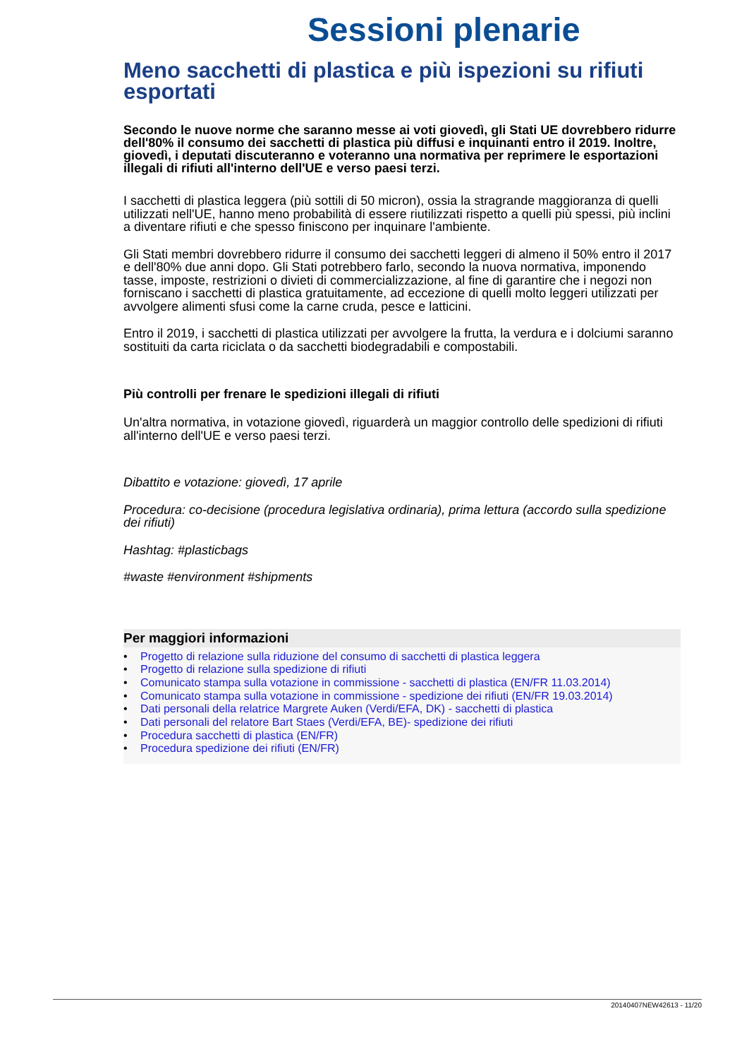Sessioni plenarie
Meno sacchetti di plastica e più ispezioni su rifiuti esportati
Secondo le nuove norme che saranno messe ai voti giovedì, gli Stati UE dovrebbero ridurre dell'80% il consumo dei sacchetti di plastica più diffusi e inquinanti entro il 2019. Inoltre, giovedì, i deputati discuteranno e voteranno una normativa per reprimere le esportazioni illegali di rifiuti all'interno dell'UE e verso paesi terzi.
I sacchetti di plastica leggera (più sottili di 50 micron), ossia la stragrande maggioranza di quelli utilizzati nell'UE, hanno meno probabilità di essere riutilizzati rispetto a quelli più spessi, più inclini a diventare rifiuti e che spesso finiscono per inquinare l'ambiente.
Gli Stati membri dovrebbero ridurre il consumo dei sacchetti leggeri di almeno il 50% entro il 2017 e dell'80% due anni dopo. Gli Stati potrebbero farlo, secondo la nuova normativa, imponendo tasse, imposte, restrizioni o divieti di commercializzazione, al fine di garantire che i negozi non forniscano i sacchetti di plastica gratuitamente, ad eccezione di quelli molto leggeri utilizzati per avvolgere alimenti sfusi come la carne cruda, pesce e latticini.
Entro il 2019, i sacchetti di plastica utilizzati per avvolgere la frutta, la verdura e i dolciumi saranno sostituiti da carta riciclata o da sacchetti biodegradabili e compostabili.
Più controlli per frenare le spedizioni illegali di rifiuti
Un'altra normativa, in votazione giovedì, riguarderà un maggior controllo delle spedizioni di rifiuti all'interno dell'UE e verso paesi terzi.
Dibattito e votazione: giovedì, 17 aprile
Procedura: co-decisione (procedura legislativa ordinaria), prima lettura (accordo sulla spedizione dei rifiuti)
Hashtag: #plasticbags
#waste #environment #shipments
Per maggiori informazioni
• Progetto di relazione sulla riduzione del consumo di sacchetti di plastica leggera
• Progetto di relazione sulla spedizione di rifiuti
• Comunicato stampa sulla votazione in commissione - sacchetti di plastica (EN/FR 11.03.2014)
• Comunicato stampa sulla votazione in commissione - spedizione dei rifiuti (EN/FR 19.03.2014)
• Dati personali della relatrice Margrete Auken (Verdi/EFA, DK) - sacchetti di plastica
• Dati personali del relatore Bart Staes (Verdi/EFA, BE)- spedizione dei rifiuti
• Procedura sacchetti di plastica (EN/FR)
• Procedura spedizione dei rifiuti (EN/FR)
20140407NEW42613 - 11/20